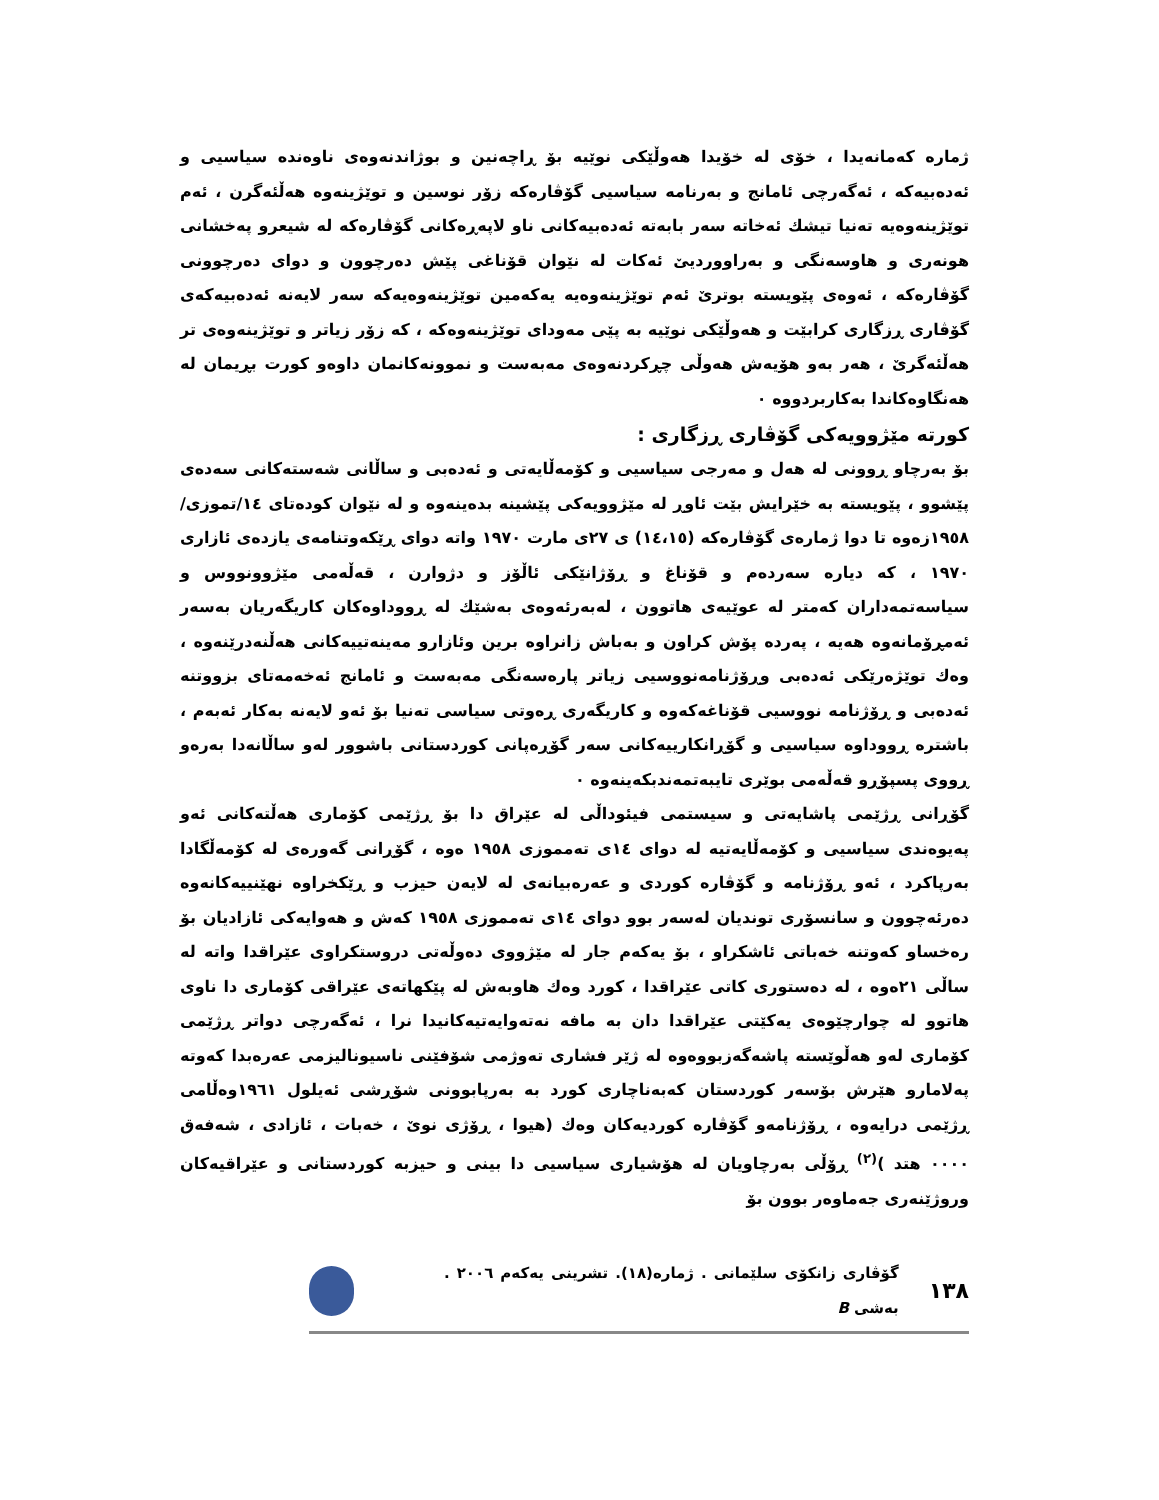ژمارە کەمانەیدا ، خۆی لە خۆیدا هەوڵێکی نوێیە بۆ ڕاچەنین و بوژاندنەوەی ناوەندە سیاسیی و ئەدەبیەکە ، ئەگەرچی ئامانج و بەرنامە سیاسیی گۆڤارەکە زۆر نوسین و توێژینەوە هەڵئەگرن ، ئەم توێژینەوەیە تەنیا تیشك ئەخاتە سەر بابەتە ئەدەبیەکانی ناو لاپەڕەکانی گۆڤارەکە لە شیعرو پەخشانی هونەری و هاوسەنگی و بەراووردیێ ئەکات لە نێوان قۆناغی پێش دەرچوون و دوای دەرچوونی گۆڤارەکە ، ئەوەی پێویستە بوترێ ئەم توێژینەوەیە یەکەمین توێژینەوەیەکە سەر لایەنە ئەدەبیەکەی گۆڤاری ڕزگاری کرابێت و هەوڵێکی نوێیە بە پێی مەودای توێژینەوەکە ، کە زۆر زیاتر و توێژینەوەی تر هەڵئەگرێ ، هەر بەو هۆیەش هەوڵی چڕکردنەوەی مەبەست و نموونەکانمان داوەو کورت بڕیمان لە هەنگاوەکاندا بەکاربردووە ٠
کورتە مێژوویەکی گۆڤاری ڕزگاری :
بۆ بەرچاو ڕوونی لە هەل و مەرجی سیاسیی و کۆمەڵایەتی و ئەدەبی و ساڵانی شەستەکانی سەدەی پێشوو ، پێویستە بە خێرایش بێت ئاوڕ لە مێژوویەکی پێشینە بدەینەوە و لە نێوان کودەتای ١٤/تموزی/١٩٥٨زەوە تا دوا ژمارەی گۆڤارەکە (١٤،١٥) ی ٢٧ی مارت ١٩٧٠ واتە دوای ڕێکەوتنامەی یازدەی ئازاری ١٩٧٠ ، کە دیارە سەردەم و قۆناغ و ڕۆژانێکی ئاڵۆز و دژوارن ، قەڵەمی مێژوونووس و سیاسەتمەداران کەمتر لە عوێیەی هاتوون ، لەبەرئەوەی بەشێك لە ڕووداوەکان کاریگەریان بەسەر ئەمڕۆمانەوە هەیە ، پەردە پۆش کراون و بەباش زانراوە برین وئازارو مەینەتییەکانی هەڵنەدرێنەوە ، وەك توێژەرێکی ئەدەبی وڕۆژنامەنووسیی زیاتر پارەسەنگی مەبەست و ئامانج ئەخەمەتای بزووتنە ئەدەبی و ڕۆژنامە نووسیی قۆناغەکەوە و کاریگەری ڕەوتی سیاسی تەنیا بۆ ئەو لایەنە بەکار ئەبەم ، باشترە ڕووداوە سیاسیی و گۆڕانکارییەکانی سەر گۆڕەپانی کوردستانی باشوور لەو ساڵانەدا بەرەو ڕووی پسپۆڕو قەڵەمی بوێری تایبەتمەندبکەینەوە ٠
گۆڕانی ڕژێمی پاشایەتی و سیستمی فیئوداڵی لە عێراق دا بۆ ڕژێمی کۆماری هەڵتەکانی ئەو پەیوەندی سیاسیی و کۆمەڵایەتیە لە دوای ١٤ی تەمموزی ١٩٥٨ ەوە ، گۆڕانی گەورەی لە کۆمەڵگادا بەرپاکرد ، ئەو ڕۆژنامە و گۆڤارە کوردی و عەرەبیانەی لە لایەن حیزب و ڕێکخراوە نهێنییەکانەوە دەرئەچوون و سانسۆری توندیان لەسەر بوو دوای ١٤ی تەمموزی ١٩٥٨ کەش و هەوایەکی ئازادیان بۆ رەخساو کەوتنە خەباتی ئاشکراو ، بۆ یەکەم جار لە مێژووی دەوڵەتی دروستکراوی عێراقدا واتە لە ساڵی ٢١ەوە ، لە دەستوری کاتی عێراقدا ، کورد وەك هاوبەش لە پێکهاتەی عێراقی کۆماری دا ناوی هاتوو لە چوارچێوەی یەکێتی عێراقدا دان بە مافە نەتەوایەتیەکانیدا نرا ، ئەگەرچی دواتر ڕژێمی کۆماری لەو هەڵوێستە پاشەگەزبووەوە لە ژێر فشاری تەوژمی شۆفێنی ناسیونالیزمی عەرەبدا کەوتە پەلامارو هێرش بۆسەر کوردستان کەبەناچاری کورد بە بەرپابوونی شۆڕشی ئەیلول ١٩٦١وەڵامی ڕژێمی درایەوە ، ڕۆژنامەو گۆڤارە کوردیەکان وەك (هیوا ، ڕۆژی نوێ ، خەبات ، ئازادی ، شەفەق ٠٠٠٠ هتد )<sup>(٢)</sup> ڕۆڵی بەرچاویان لە هۆشیاری سیاسیی دا بینی و حیزبە کوردستانی و عێراقیەکان وروژێنەری جەماوەر بوون بۆ
١٣٨ گۆڤاری زانکۆی سلێمانی . ژمارە(١٨). تشرینی یەکەم ٢٠٠٦ . بەشی B